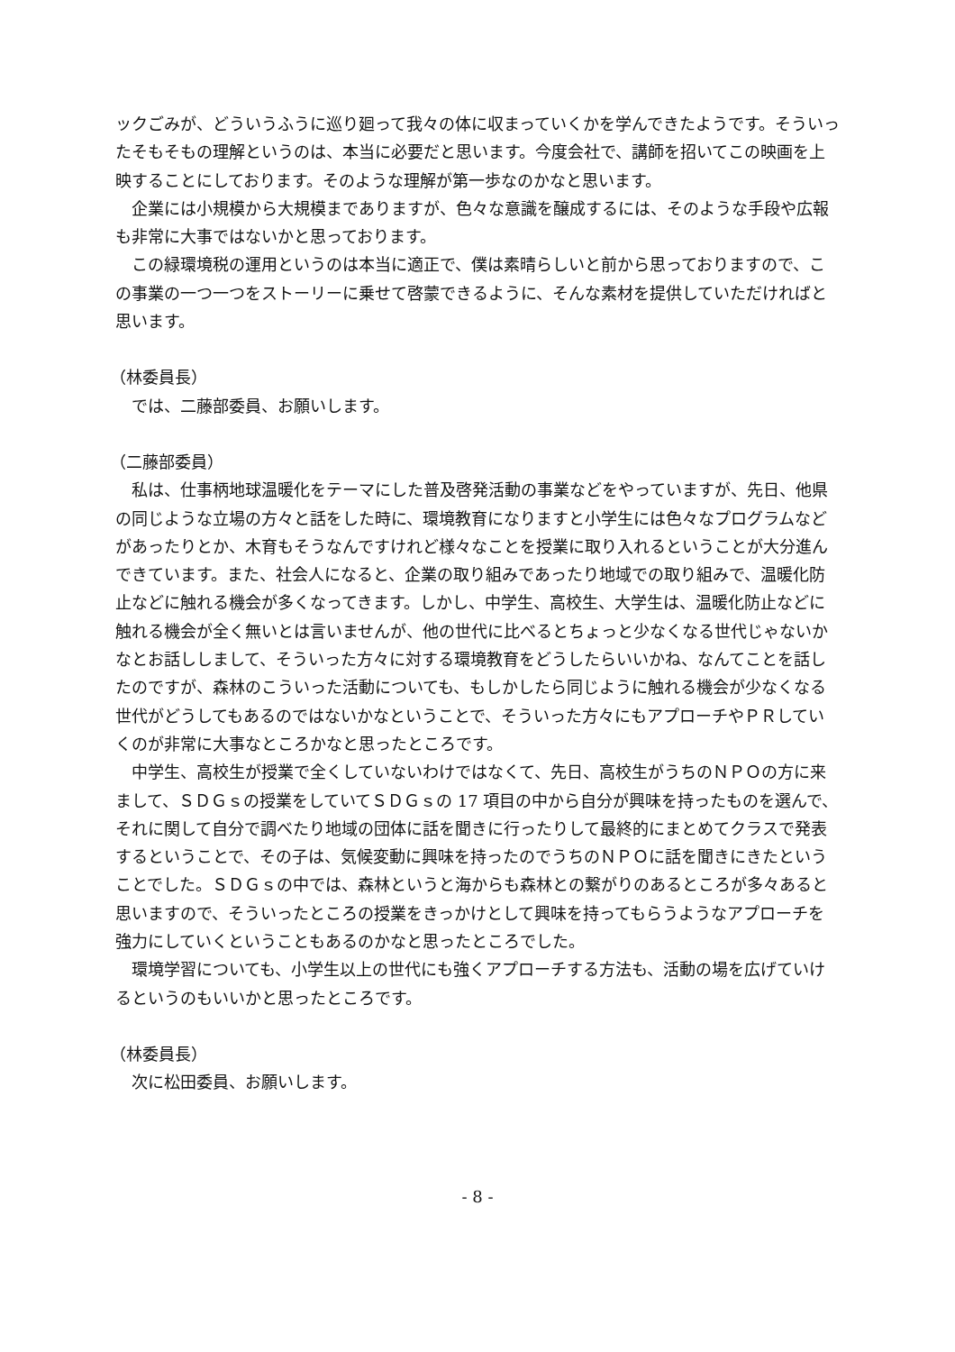ックごみが、どういうふうに巡り廻って我々の体に収まっていくかを学んできたようです。そういったそもそもの理解というのは、本当に必要だと思います。今度会社で、講師を招いてこの映画を上映することにしております。そのような理解が第一歩なのかなと思います。
企業には小規模から大規模までありますが、色々な意識を醸成するには、そのような手段や広報も非常に大事ではないかと思っております。
この緑環境税の運用というのは本当に適正で、僕は素晴らしいと前から思っておりますので、この事業の一つ一つをストーリーに乗せて啓蒙できるように、そんな素材を提供していただければと思います。
（林委員長）
では、二藤部委員、お願いします。
（二藤部委員）
私は、仕事柄地球温暖化をテーマにした普及啓発活動の事業などをやっていますが、先日、他県の同じような立場の方々と話をした時に、環境教育になりますと小学生には色々なプログラムなどがあったりとか、木育もそうなんですけれど様々なことを授業に取り入れるということが大分進んできています。また、社会人になると、企業の取り組みであったり地域での取り組みで、温暖化防止などに触れる機会が多くなってきます。しかし、中学生、高校生、大学生は、温暖化防止などに触れる機会が全く無いとは言いませんが、他の世代に比べるとちょっと少なくなる世代じゃないかなとお話ししまして、そういった方々に対する環境教育をどうしたらいいかね、なんてことを話したのですが、森林のこういった活動についても、もしかしたら同じように触れる機会が少なくなる世代がどうしてもあるのではないかなということで、そういった方々にもアプローチやＰＲしていくのが非常に大事なところかなと思ったところです。
中学生、高校生が授業で全くしていないわけではなくて、先日、高校生がうちのＮＰＯの方に来まして、ＳＤＧｓの授業をしていてＳＤＧｓの 17 項目の中から自分が興味を持ったものを選んで、それに関して自分で調べたり地域の団体に話を聞きに行ったりして最終的にまとめてクラスで発表するということで、その子は、気候変動に興味を持ったのでうちのＮＰＯに話を聞きにきたということでした。ＳＤＧｓの中では、森林というと海からも森林との繋がりのあるところが多々あると思いますので、そういったところの授業をきっかけとして興味を持ってもらうようなアプローチを強力にしていくということもあるのかなと思ったところでした。
環境学習についても、小学生以上の世代にも強くアプローチする方法も、活動の場を広げていけるというのもいいかと思ったところです。
（林委員長）
次に松田委員、お願いします。
- 8 -